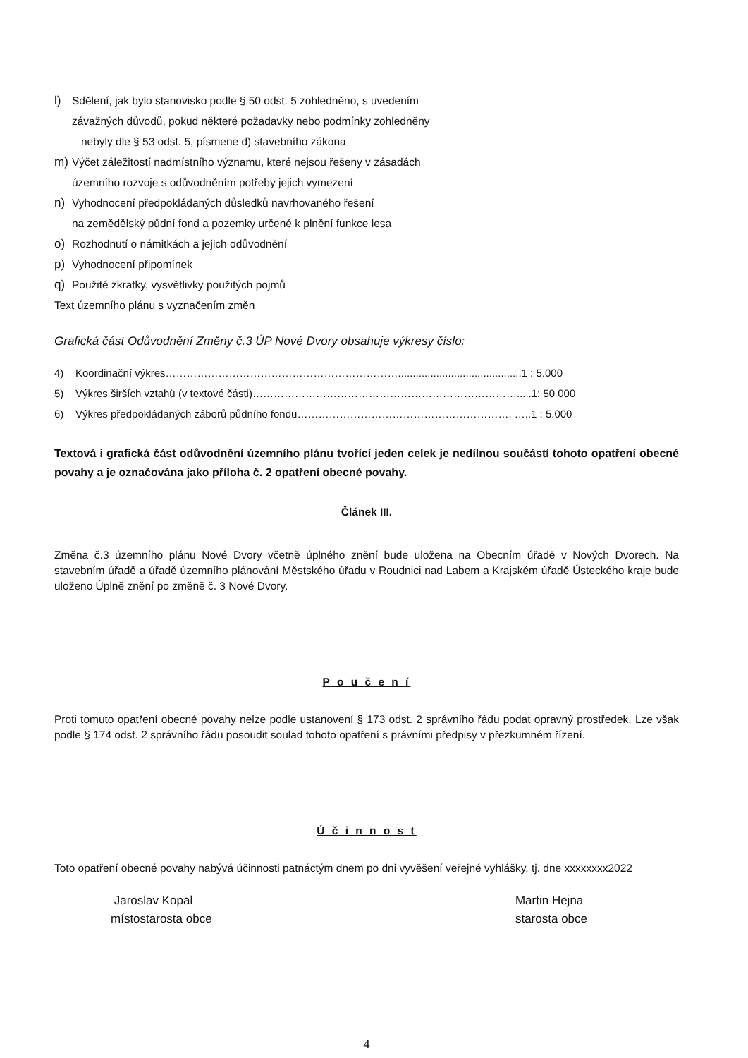l) Sdělení, jak bylo stanovisko podle § 50 odst. 5 zohledněno, s uvedením
závažných důvodů, pokud některé požadavky nebo podmínky zohledněny
nebyly dle § 53 odst. 5, písmene d) stavebního zákona
m) Výčet záležitostí nadmístního významu, které nejsou řešeny v zásadách
územního rozvoje s odůvodněním potřeby jejich vymezení
n) Vyhodnocení předpokládaných důsledků navrhovaného řešení
na zemědělský půdní fond a pozemky určené k plnění funkce lesa
o) Rozhodnutí o námitkách a jejich odůvodnění
p) Vyhodnocení připomínek
q) Použité zkratky, vysvětlivky použitých pojmů
Text územního plánu s vyznačením změn
Grafická část Odůvodnění Změny č.3 ÚP Nové Dvory obsahuje výkresy číslo:
4) Koordinační výkres…………………………………………………………..........................................1 : 5.000
5) Výkres širších vztahů (v textové části)………………………………………………………………….....1: 50 000
6) Výkres předpokládaných záborů půdního fondu……………………………………………………. …..1 : 5.000
Textová i grafická část odůvodnění územního plánu tvořící jeden celek je nedílnou součástí tohoto opatření obecné povahy a je označována jako příloha č. 2 opatření obecné povahy.
Článek III.
Změna č.3 územního plánu Nové Dvory včetně úplného znění bude uložena na Obecním úřadě v Nových Dvorech. Na stavebním úřadě a úřadě územního plánování Městského úřadu v Roudnici nad Labem a Krajském úřadě Ústeckého kraje bude uloženo Úplně znění po změně č. 3 Nové Dvory.
P o u č e n í
Proti tomuto opatření obecné povahy nelze podle ustanovení § 173 odst. 2 správního řádu podat opravný prostředek. Lze však podle § 174 odst. 2 správního řádu posoudit soulad tohoto opatření s právními předpisy v přezkumném řízení.
Ú č i n n o s t
Toto opatření obecné povahy nabývá účinnosti patnáctým dnem po dni vyvěšení veřejné vyhlášky, tj. dne xxxxxxxx2022
Jaroslav Kopal
místostarosta obce
Martin Hejna
starosta obce
4